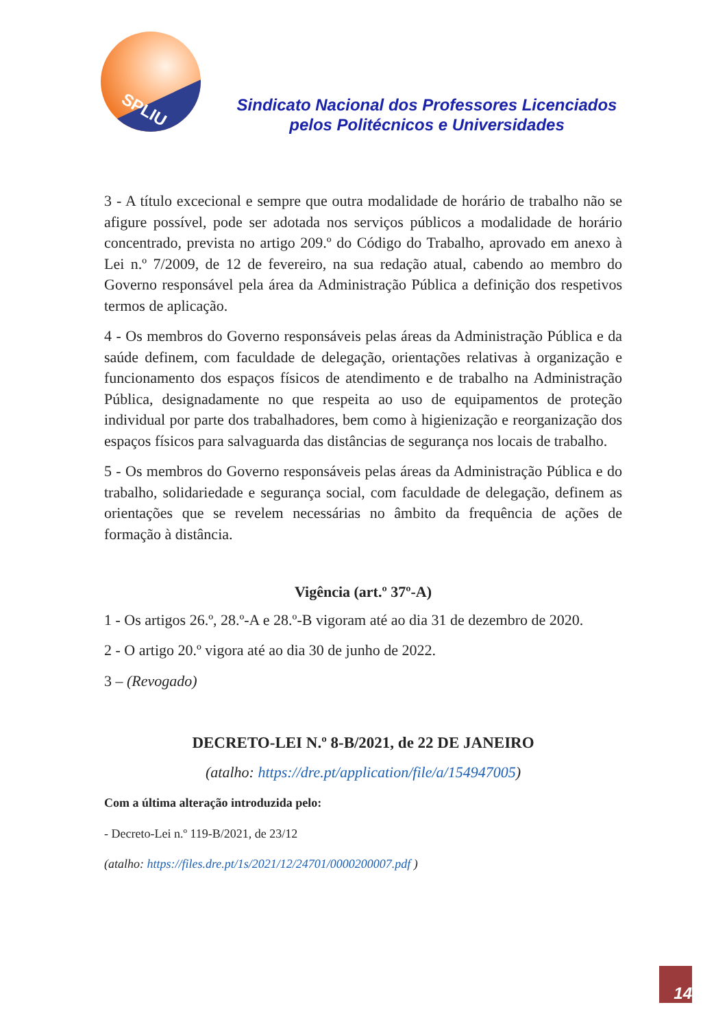SPLIU
Sindicato Nacional dos Professores Licenciados pelos Politécnicos e Universidades
3 - A título excecional e sempre que outra modalidade de horário de trabalho não se afigure possível, pode ser adotada nos serviços públicos a modalidade de horário concentrado, prevista no artigo 209.º do Código do Trabalho, aprovado em anexo à Lei n.º 7/2009, de 12 de fevereiro, na sua redação atual, cabendo ao membro do Governo responsável pela área da Administração Pública a definição dos respetivos termos de aplicação.
4 - Os membros do Governo responsáveis pelas áreas da Administração Pública e da saúde definem, com faculdade de delegação, orientações relativas à organização e funcionamento dos espaços físicos de atendimento e de trabalho na Administração Pública, designadamente no que respeita ao uso de equipamentos de proteção individual por parte dos trabalhadores, bem como à higienização e reorganização dos espaços físicos para salvaguarda das distâncias de segurança nos locais de trabalho.
5 - Os membros do Governo responsáveis pelas áreas da Administração Pública e do trabalho, solidariedade e segurança social, com faculdade de delegação, definem as orientações que se revelem necessárias no âmbito da frequência de ações de formação à distância.
Vigência (art.º 37º-A)
1 - Os artigos 26.º, 28.º-A e 28.º-B vigoram até ao dia 31 de dezembro de 2020.
2 - O artigo 20.º vigora até ao dia 30 de junho de 2022.
3 – (Revogado)
DECRETO-LEI N.º 8-B/2021, de 22 DE JANEIRO
(atalho: https://dre.pt/application/file/a/154947005)
Com a última alteração introduzida pelo:
- Decreto-Lei n.º 119-B/2021, de 23/12
(atalho: https://files.dre.pt/1s/2021/12/24701/0000200007.pdf )
14